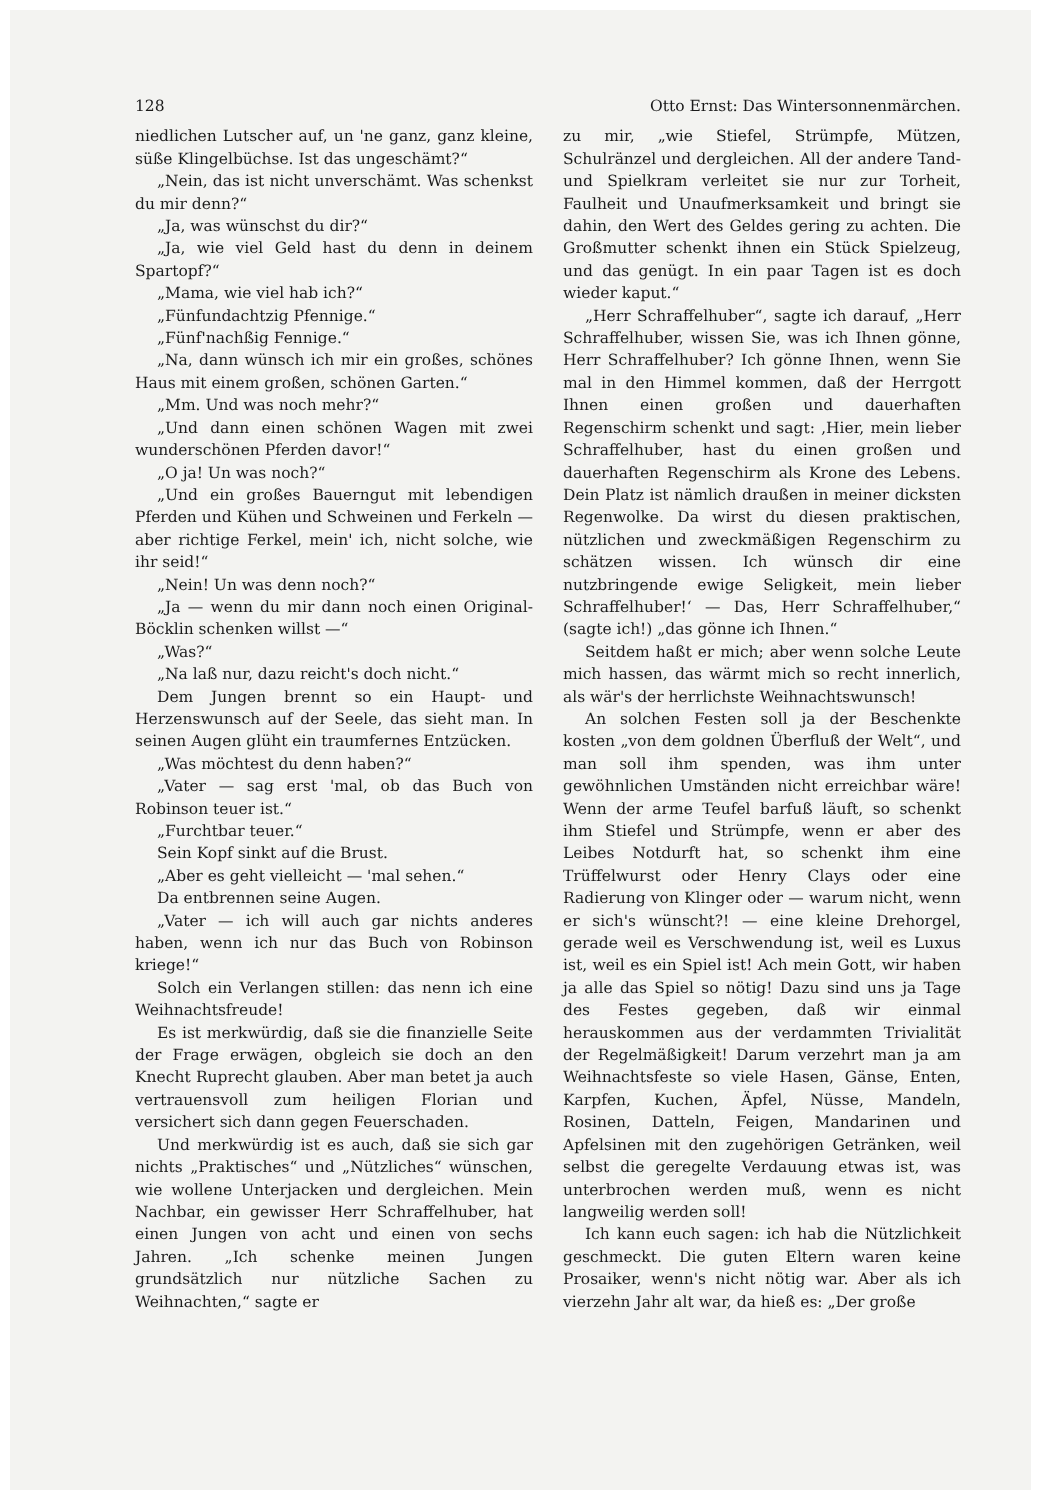128 Otto Ernst: Das Wintersonnenmärchen.
niedlichen Lutscher auf, un 'ne ganz, ganz kleine, süße Klingelbüchse. Ist das ungeschämt?“
„Nein, das ist nicht unverschämt. Was schenkst du mir denn?“
„Ja, was wünschst du dir?“
„Ja, wie viel Geld hast du denn in deinem Spartopf?“
„Mama, wie viel hab ich?“
„Fünfundachtzig Pfennige.“
„Fünf'nachßig Fennige.“
„Na, dann wünsch ich mir ein großes, schönes Haus mit einem großen, schönen Garten.“
„Mm. Und was noch mehr?“
„Und dann einen schönen Wagen mit zwei wunderschönen Pferden davor!“
„O ja! Un was noch?“
„Und ein großes Bauerngut mit lebendigen Pferden und Kühen und Schweinen und Ferkeln — aber richtige Ferkel, mein' ich, nicht solche, wie ihr seid!“
„Nein! Un was denn noch?“
„Ja — wenn du mir dann noch einen Original-Böcklin schenken willst —“
„Was?“
„Na laß nur, dazu reicht's doch nicht.“
Dem Jungen brennt so ein Haupt- und Herzenswunsch auf der Seele, das sieht man. In seinen Augen glüht ein traumfernes Entzücken.
„Was möchtest du denn haben?“
„Vater — sag erst 'mal, ob das Buch von Robinson teuer ist.“
„Furchtbar teuer.“
Sein Kopf sinkt auf die Brust.
„Aber es geht vielleicht — 'mal sehen.“
Da entbrennen seine Augen.
„Vater — ich will auch gar nichts anderes haben, wenn ich nur das Buch von Robinson kriege!“
Solch ein Verlangen stillen: das nenn ich eine Weihnachtsfreude!
Es ist merkwürdig, daß sie die finanzielle Seite der Frage erwägen, obgleich sie doch an den Knecht Ruprecht glauben. Aber man betet ja auch vertrauensvoll zum heiligen Florian und versichert sich dann gegen Feuerschaden.
Und merkwürdig ist es auch, daß sie sich gar nichts „Praktisches“ und „Nützliches“ wünschen, wie wollene Unterjacken und dergleichen. Mein Nachbar, ein gewisser Herr Schraffelhuber, hat einen Jungen von acht und einen von sechs Jahren. „Ich schenke meinen Jungen grundsätzlich nur nützliche Sachen zu Weihnachten,“ sagte er
zu mir, „wie Stiefel, Strümpfe, Mützen, Schulränzel und dergleichen. All der andere Tand- und Spielkram verleitet sie nur zur Torheit, Faulheit und Unaufmerksamkeit und bringt sie dahin, den Wert des Geldes gering zu achten. Die Großmutter schenkt ihnen ein Stück Spielzeug, und das genügt. In ein paar Tagen ist es doch wieder kaput.“
„Herr Schraffelhuber“, sagte ich darauf, „Herr Schraffelhuber, wissen Sie, was ich Ihnen gönne, Herr Schraffelhuber? Ich gönne Ihnen, wenn Sie mal in den Himmel kommen, daß der Herrgott Ihnen einen großen und dauerhaften Regenschirm schenkt und sagt: ‚Hier, mein lieber Schraffelhuber, hast du einen großen und dauerhaften Regenschirm als Krone des Lebens. Dein Platz ist nämlich draußen in meiner dicksten Regenwolke. Da wirst du diesen praktischen, nützlichen und zweckmäßigen Regenschirm zu schätzen wissen. Ich wünsch dir eine nutzbringende ewige Seligkeit, mein lieber Schraffelhuber!‘ — Das, Herr Schraffelhuber,“ (sagte ich!) „das gönne ich Ihnen.“
Seitdem haßt er mich; aber wenn solche Leute mich hassen, das wärmt mich so recht innerlich, als wär's der herrlichste Weihnachtswunsch!
An solchen Festen soll ja der Beschenkte kosten „von dem goldnen Überfluß der Welt“, und man soll ihm spenden, was ihm unter gewöhnlichen Umständen nicht erreichbar wäre! Wenn der arme Teufel barfuß läuft, so schenkt ihm Stiefel und Strümpfe, wenn er aber des Leibes Notdurft hat, so schenkt ihm eine Trüffelwurst oder Henry Clays oder eine Radierung von Klinger oder — warum nicht, wenn er sich's wünscht?! — eine kleine Drehorgel, gerade weil es Verschwendung ist, weil es Luxus ist, weil es ein Spiel ist! Ach mein Gott, wir haben ja alle das Spiel so nötig! Dazu sind uns ja Tage des Festes gegeben, daß wir einmal herauskommen aus der verdammten Trivialität der Regelmäßigkeit! Darum verzehrt man ja am Weihnachtsfeste so viele Hasen, Gänse, Enten, Karpfen, Kuchen, Äpfel, Nüsse, Mandeln, Rosinen, Datteln, Feigen, Mandarinen und Apfelsinen mit den zugehörigen Getränken, weil selbst die geregelte Verdauung etwas ist, was unterbrochen werden muß, wenn es nicht langweilig werden soll!
Ich kann euch sagen: ich hab die Nützlichkeit geschmeckt. Die guten Eltern waren keine Prosaiker, wenn's nicht nötig war. Aber als ich vierzehn Jahr alt war, da hieß es: „Der große